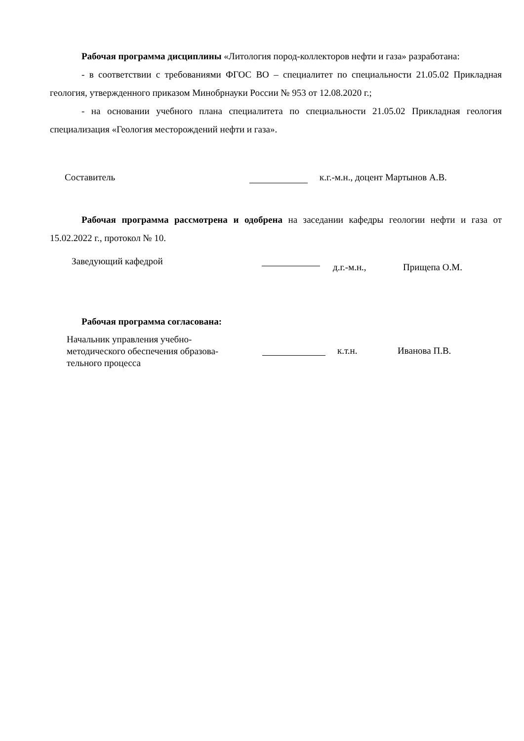Рабочая программа дисциплины «Литология пород-коллекторов нефти и газа» разработана:
- в соответствии с требованиями ФГОС ВО – специалитет по специальности 21.05.02 Прикладная геология, утвержденного приказом Минобрнауки России № 953 от 12.08.2020 г.;
- на основании учебного плана специалитета по специальности 21.05.02 Прикладная геология специализация «Геология месторождений нефти и газа».
Составитель к.г.-м.н., доцент Мартынов А.В.
Рабочая программа рассмотрена и одобрена на заседании кафедры геологии нефти и газа от 15.02.2022 г., протокол № 10.
Заведующий кафедрой
д.г.-м.н., Прищепа О.М.
Рабочая программа согласована:
Начальник управления учебно-
методического обеспечения образова-
тельного процесса
к.т.н. Иванова П.В.